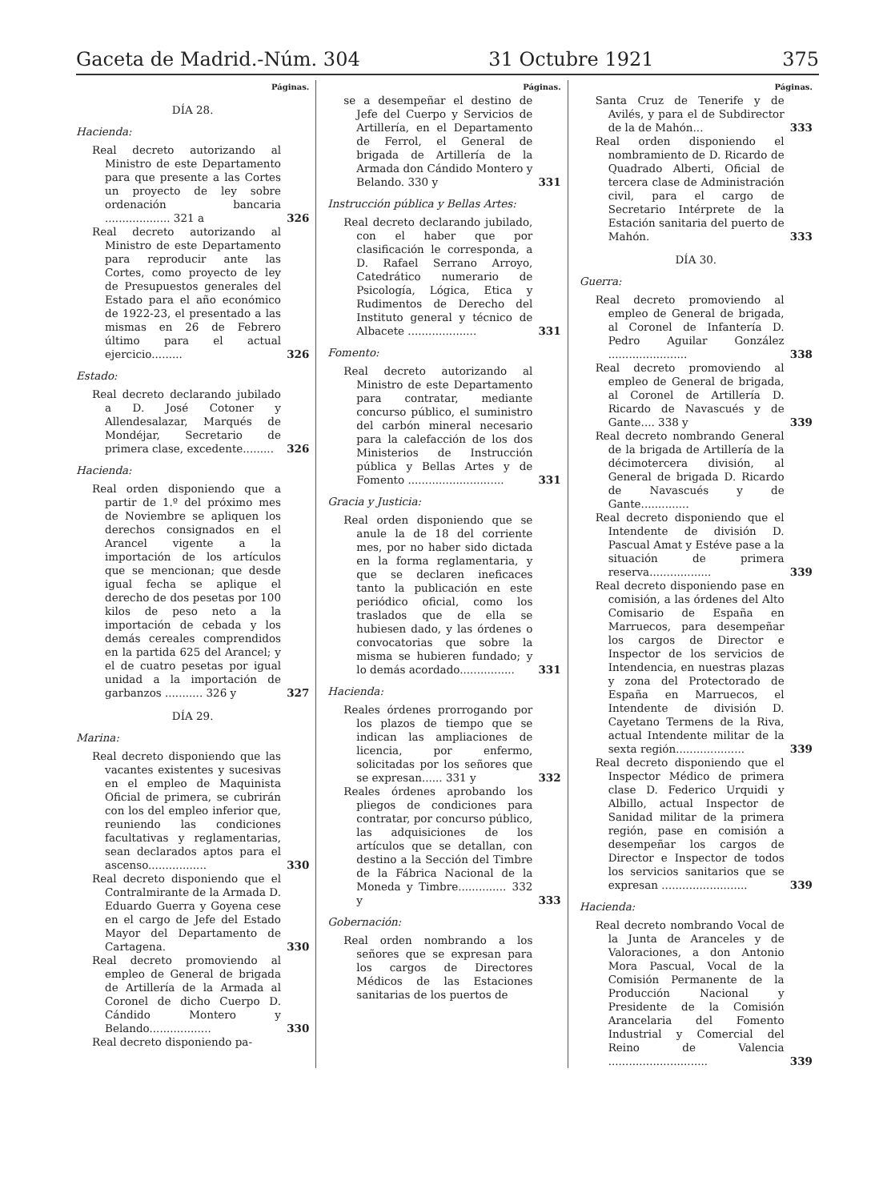Gaceta de Madrid.-Núm. 304 31 Octubre 1921 375
Páginas.
DÍA 28.
Hacienda:
Real decreto autorizando al Ministro de este Departamento para que presente a las Cortes un proyecto de ley sobre ordenación bancaria ................... 321 a
326
Real decreto autorizando al Ministro de este Departamento para reproducir ante las Cortes, como proyecto de ley de Presupuestos generales del Estado para el año económico de 1922-23, el presentado a las mismas en 26 de Febrero último para el actual ejercicio.........
326
Estado:
Real decreto declarando jubilado a D. José Cotoner y Allendesalazar, Marqués de Mondéjar, Secretario de primera clase, excedente.........
326
Hacienda:
Real orden disponiendo que a partir de 1.º del próximo mes de Noviembre se apliquen los derechos consignados en el Arancel vigente a la importación de los artículos que se mencionan; que desde igual fecha se aplique el derecho de dos pesetas por 100 kilos de peso neto a la importación de cebada y los demás cereales comprendidos en la partida 625 del Arancel; y el de cuatro pesetas por igual unidad a la importación de garbanzos ........... 326 y
327
DÍA 29.
Marina:
Real decreto disponiendo que las vacantes existentes y sucesivas en el empleo de Maquinista Oficial de primera, se cubrirán con los del empleo inferior que, reuniendo las condiciones facultativas y reglamentarias, sean declarados aptos para el ascenso.................
330
Real decreto disponiendo que el Contralmirante de la Armada D. Eduardo Guerra y Goyena cese en el cargo de Jefe del Estado Mayor del Departamento de Cartagena.
330
Real decreto promoviendo al empleo de General de brigada de Artillería de la Armada al Coronel de dicho Cuerpo D. Cándido Montero y Belando..................
330
Real decreto disponiendo pa-
Páginas.
se a desempeñar el destino de Jefe del Cuerpo y Servicios de Artillería, en el Departamento de Ferrol, el General de brigada de Artillería de la Armada don Cándido Montero y Belando. 330 y
331
Instrucción pública y Bellas Artes:
Real decreto declarando jubilado, con el haber que por clasificación le corresponda, a D. Rafael Serrano Arroyo, Catedrático numerario de Psicología, Lógica, Etica y Rudimentos de Derecho del Instituto general y técnico de Albacete ....................
331
Fomento:
Real decreto autorizando al Ministro de este Departamento para contratar, mediante concurso público, el suministro del carbón mineral necesario para la calefacción de los dos Ministerios de Instrucción pública y Bellas Artes y de Fomento ............................
331
Gracia y Justicia:
Real orden disponiendo que se anule la de 18 del corriente mes, por no haber sido dictada en la forma reglamentaria, y que se declaren ineficaces tanto la publicación en este periódico oficial, como los traslados que de ella se hubiesen dado, y las órdenes o convocatorias que sobre la misma se hubieren fundado; y lo demás acordado................
331
Hacienda:
Reales órdenes prorrogando por los plazos de tiempo que se indican las ampliaciones de licencia, por enfermo, solicitadas por los señores que se expresan...... 331 y
332
Reales órdenes aprobando los pliegos de condiciones para contratar, por concurso público, las adquisiciones de los artículos que se detallan, con destino a la Sección del Timbre de la Fábrica Nacional de la Moneda y Timbre.............. 332 y
333
Gobernación:
Real orden nombrando a los señores que se expresan para los cargos de Directores Médicos de las Estaciones sanitarias de los puertos de
Páginas.
Santa Cruz de Tenerife y de Avilés, y para el de Subdirector de la de Mahón...
333
Real orden disponiendo el nombramiento de D. Ricardo de Quadrado Alberti, Oficial de tercera clase de Administración civil, para el cargo de Secretario Intérprete de la Estación sanitaria del puerto de Mahón.
333
DÍA 30.
Guerra:
Real decreto promoviendo al empleo de General de brigada, al Coronel de Infantería D. Pedro Aguilar González .......................
338
Real decreto promoviendo al empleo de General de brigada, al Coronel de Artillería D. Ricardo de Navascués y de Gante.... 338 y
339
Real decreto nombrando General de la brigada de Artillería de la décimotercera división, al General de brigada D. Ricardo de Navascués y de Gante..............
Real decreto disponiendo que el Intendente de división D. Pascual Amat y Estéve pase a la situación de primera reserva..................
339
Real decreto disponiendo pase en comisión, a las órdenes del Alto Comisario de España en Marruecos, para desempeñar los cargos de Director e Inspector de los servicios de Intendencia, en nuestras plazas y zona del Protectorado de España en Marruecos, el Intendente de división D. Cayetano Termens de la Riva, actual Intendente militar de la sexta región....................
339
Real decreto disponiendo que el Inspector Médico de primera clase D. Federico Urquidi y Albillo, actual Inspector de Sanidad militar de la primera región, pase en comisión a desempeñar los cargos de Director e Inspector de todos los servicios sanitarios que se expresan .........................
339
Hacienda:
Real decreto nombrando Vocal de la Junta de Aranceles y de Valoraciones, a don Antonio Mora Pascual, Vocal de la Comisión Permanente de la Producción Nacional y Presidente de la Comisión Arancelaria del Fomento Industrial y Comercial del Reino de Valencia .............................
339